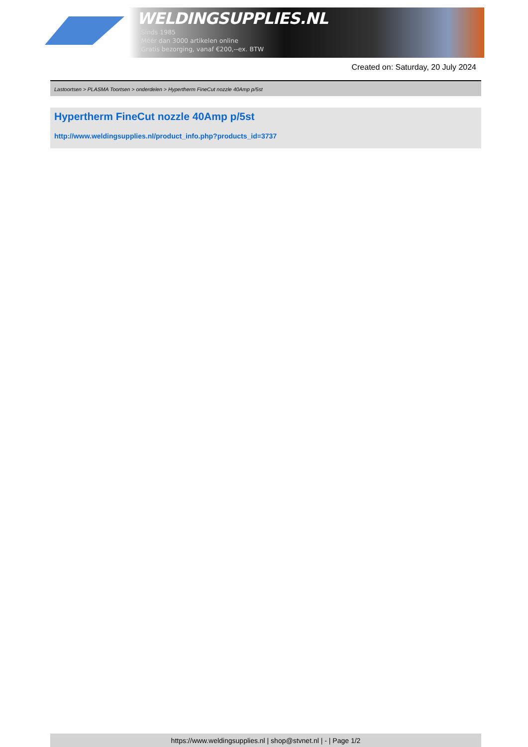WELDINGSUPPLIES.NL
- Sinds 1985
- Méér dan 3000 artikelen online
- Gratis bezorging, vanaf €200,--ex. BTW
Created on: Saturday, 20 July 2024
Lastoortsen > PLASMA Toortsen > onderdelen > Hypertherm FineCut nozzle 40Amp p/5st
Hypertherm FineCut nozzle 40Amp p/5st
http://www.weldingsupplies.nl/product_info.php?products_id=3737
https://www.weldingsupplies.nl | shop@stvnet.nl | - | Page 1/2